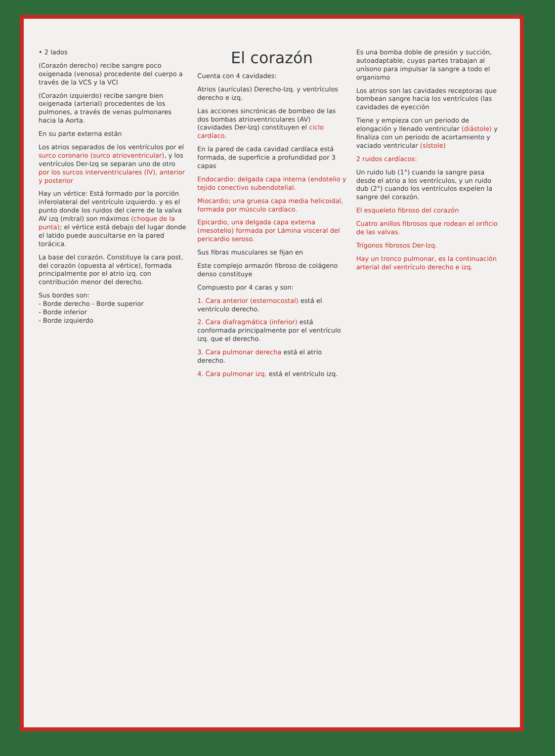• 2 lados
(Corazón derecho) recibe sangre poco oxigenada (venosa) procedente del cuerpo a través de la VCS y la VCI
(Corazón izquierdo) recibe sangre bien oxigenada (arterial) procedentes de los pulmones, a través de venas pulmonares hacia la Aorta.
En su parte externa están
Los atrios separados de los ventrículos por el surco coronario (surco atrioventricular), y los ventrículos Der-Izq se separan uno de otro por los surcos interventriculares (IV), anterior y posterior
Hay un vértice: Está formado por la porción inferolateral del ventrículo izquierdo. y es el punto donde los ruidos del cierre de la valva AV izq (mitral) son máximos (choque de la punta); el vértice está debajo del lugar donde el latido puede auscultarse en la pared torácica.
La base del corazón. Constituye la cara post. del corazón (opuesta al vértice), formada principalmente por el atrio izq. con contribución menor del derecho.
Sus bordes son:
- Borde derecho - Borde superior
- Borde inferior
- Borde izquierdo
El corazón
Cuenta con 4 cavidades:
Atrios (aurículas) Derecho-Izq. y ventrículos derecho e izq.
Las acciones sincrónicas de bombeo de las dos bombas atrioventriculares (AV) (cavidades Der-Izq) constituyen el ciclo cardíaco.
En la pared de cada cavidad cardíaca está formada, de superficie a profundidad por 3 capas
Endocardio: delgada capa interna (endotelio y tejido conectivo subendotelial.
Miocardio; una gruesa capa media helicoidal, formada por músculo cardíaco.
Epicardio, una delgada capa externa (mesotelio) formada por Lámina visceral del pericardio seroso.
Sus fibras musculares se fijan en
Este complejo armazón fibroso de colágeno denso constituye
Compuesto por 4 caras y son:
1. Cara anterior (esternocostal) está el ventrículo derecho.
2. Cara diafragmática (inferior) está conformada principalmente por el ventrículo izq. que el derecho.
3. Cara pulmonar derecha está el atrio derecho.
4. Cara pulmonar izq. está el ventrículo izq.
Es una bomba doble de presión y succión, autoadaptable, cuyas partes trabajan al unísono para impulsar la sangre a todo el organismo
Los atrios son las cavidades receptoras que bombean sangre hacia los ventrículos (las cavidades de eyección
Tiene y empieza con un periodo de elongación y llenado ventricular (diástole) y finaliza con un periodo de acortamiento y vaciado ventricular (sístole)
2 ruidos cardíacos:
Un ruido lub (1°) cuando la sangre pasa desde el atrio a los ventrículos, y un ruido dub (2°) cuando los ventrículos expelen la sangre del corazón.
El esqueleto fibroso del corazón
Cuatro anillos fibrosos que rodean el orificio de las valvas.
Trígonos fibrosos Der-Izq.
Hay un tronco pulmonar, es la continuación arterial del ventrículo derecho e izq.